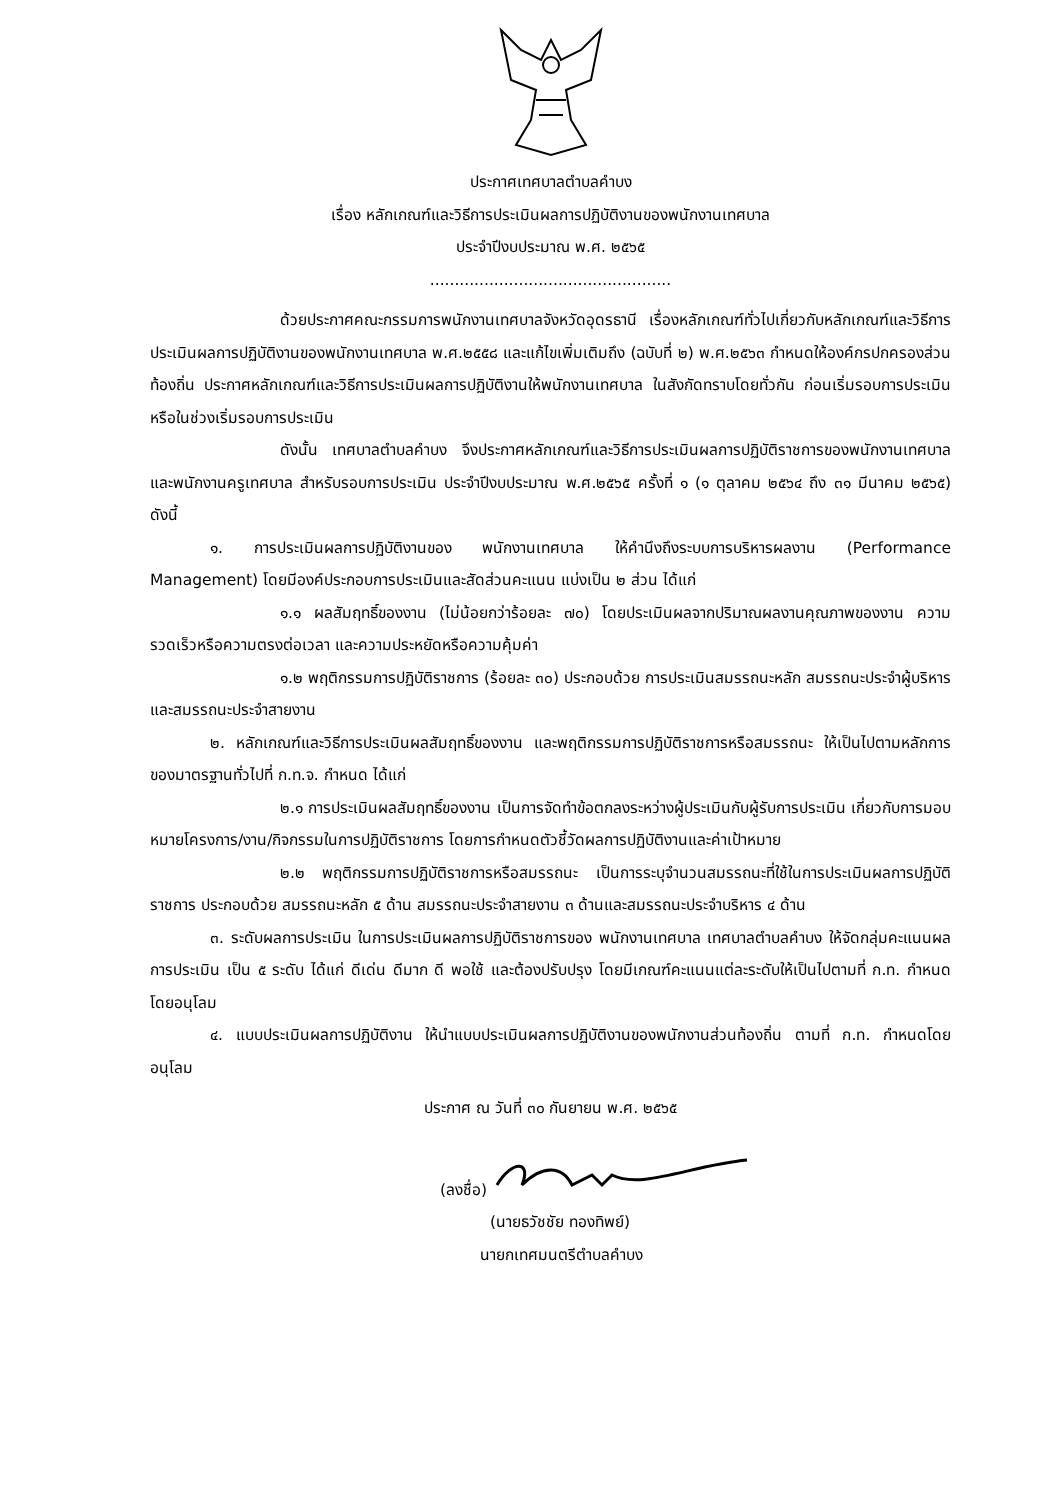ประกาศเทศบาลตำบลคำบง
เรื่อง หลักเกณฑ์และวิธีการประเมินผลการปฏิบัติงานของพนักงานเทศบาล
ประจำปีงบประมาณ พ.ศ. ๒๕๖๕
.................................................
ด้วยประกาศคณะกรรมการพนักงานเทศบาลจังหวัดอุดรธานี เรื่องหลักเกณฑ์ทั่วไปเกี่ยวกับหลักเกณฑ์และวิธีการประเมินผลการปฏิบัติงานของพนักงานเทศบาล พ.ศ.๒๕๕๘ และแก้ไขเพิ่มเติมถึง (ฉบับที่ ๒) พ.ศ.๒๕๖๓ กำหนดให้องค์กรปกครองส่วนท้องถิ่น ประกาศหลักเกณฑ์และวิธีการประเมินผลการปฏิบัติงานให้พนักงานเทศบาล ในสังกัดทราบโดยทั่วกัน ก่อนเริ่มรอบการประเมินหรือในช่วงเริ่มรอบการประเมิน
ดังนั้น เทศบาลตำบลคำบง จึงประกาศหลักเกณฑ์และวิธีการประเมินผลการปฏิบัติราชการของพนักงานเทศบาลและพนักงานครูเทศบาล สำหรับรอบการประเมิน ประจำปีงบประมาณ พ.ศ.๒๕๖๕ ครั้งที่ ๑ (๑ ตุลาคม ๒๕๖๔ ถึง ๓๑ มีนาคม ๒๕๖๕) ดังนี้
๑. การประเมินผลการปฏิบัติงานของ พนักงานเทศบาล ให้คำนึงถึงระบบการบริหารผลงาน (Performance Management) โดยมีองค์ประกอบการประเมินและสัดส่วนคะแนน แบ่งเป็น ๒ ส่วน ได้แก่
๑.๑ ผลสัมฤทธิ์ของงาน (ไม่น้อยกว่าร้อยละ ๗๐) โดยประเมินผลจากปริมาณผลงานคุณภาพของงาน ความรวดเร็วหรือความตรงต่อเวลา และความประหยัดหรือความคุ้มค่า
๑.๒ พฤติกรรมการปฏิบัติราชการ (ร้อยละ ๓๐) ประกอบด้วย การประเมินสมรรถนะหลัก สมรรถนะประจำผู้บริหาร และสมรรถนะประจำสายงาน
๒. หลักเกณฑ์และวิธีการประเมินผลสัมฤทธิ์ของงาน และพฤติกรรมการปฏิบัติราชการหรือสมรรถนะ ให้เป็นไปตามหลักการของมาตรฐานทั่วไปที่ ก.ท.จ. กำหนด ได้แก่
๒.๑ การประเมินผลสัมฤทธิ์ของงาน เป็นการจัดทำข้อตกลงระหว่างผู้ประเมินกับผู้รับการประเมิน เกี่ยวกับการมอบหมายโครงการ/งาน/กิจกรรมในการปฏิบัติราชการ โดยการกำหนดตัวชี้วัดผลการปฏิบัติงานและค่าเป้าหมาย
๒.๒ พฤติกรรมการปฏิบัติราชการหรือสมรรถนะ เป็นการระบุจำนวนสมรรถนะที่ใช้ในการประเมินผลการปฏิบัติราชการ ประกอบด้วย สมรรถนะหลัก ๕ ด้าน สมรรถนะประจำสายงาน ๓ ด้านและสมรรถนะประจำบริหาร ๔ ด้าน
๓. ระดับผลการประเมิน ในการประเมินผลการปฏิบัติราชการของ พนักงานเทศบาล เทศบาลตำบลคำบง ให้จัดกลุ่มคะแนนผลการประเมิน เป็น ๕ ระดับ ได้แก่ ดีเด่น ดีมาก ดี พอใช้ และต้องปรับปรุง โดยมีเกณฑ์คะแนนแต่ละระดับให้เป็นไปตามที่ ก.ท. กำหนดโดยอนุโลม
๔. แบบประเมินผลการปฏิบัติงาน ให้นำแบบประเมินผลการปฏิบัติงานของพนักงานส่วนท้องถิ่น ตามที่ ก.ท. กำหนดโดยอนุโลม
ประกาศ ณ วันที่ ๓๐ กันยายน พ.ศ. ๒๕๖๕
(ลงชื่อ)
(นายธวัชชัย ทองทิพย์)
นายกเทศมนตรีตำบลคำบง